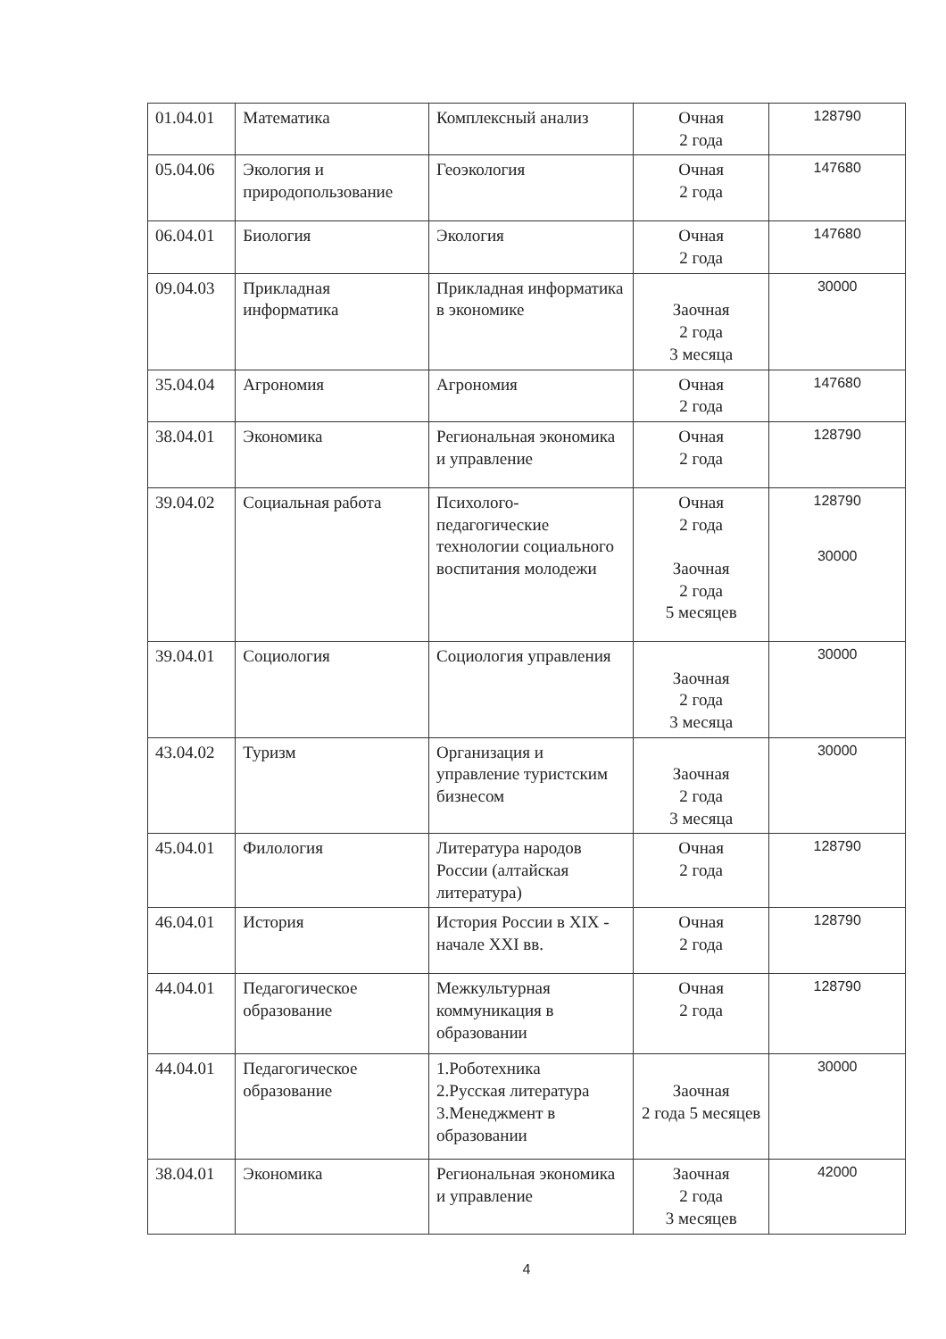| 01.04.01 | Математика | Комплексный анализ | Очная 2 года | 128790 |
| 05.04.06 | Экология и природопользование | Геоэкология | Очная 2 года | 147680 |
| 06.04.01 | Биология | Экология | Очная 2 года | 147680 |
| 09.04.03 | Прикладная информатика | Прикладная информатика в экономике | Заочная 2 года 3 месяца | 30000 |
| 35.04.04 | Агрономия | Агрономия | Очная 2 года | 147680 |
| 38.04.01 | Экономика | Региональная экономика и управление | Очная 2 года | 128790 |
| 39.04.02 | Социальная работа | Психолого-педагогические технологии социального воспитания молодежи | Очная 2 года Заочная 2 года 5 месяцев | 128790 30000 |
| 39.04.01 | Социология | Социология управления | Заочная 2 года 3 месяца | 30000 |
| 43.04.02 | Туризм | Организация и управление туристским бизнесом | Заочная 2 года 3 месяца | 30000 |
| 45.04.01 | Филология | Литература народов России (алтайская литература) | Очная 2 года | 128790 |
| 46.04.01 | История | История России в XIX - начале XXI вв. | Очная 2 года | 128790 |
| 44.04.01 | Педагогическое образование | Межкультурная коммуникация в образовании | Очная 2 года | 128790 |
| 44.04.01 | Педагогическое образование | 1.Роботехника 2.Русская литература 3.Менеджмент в образовании | Заочная 2 года 5 месяцев | 30000 |
| 38.04.01 | Экономика | Региональная экономика и управление | Заочная 2 года 3 месяцев | 42000 |
4